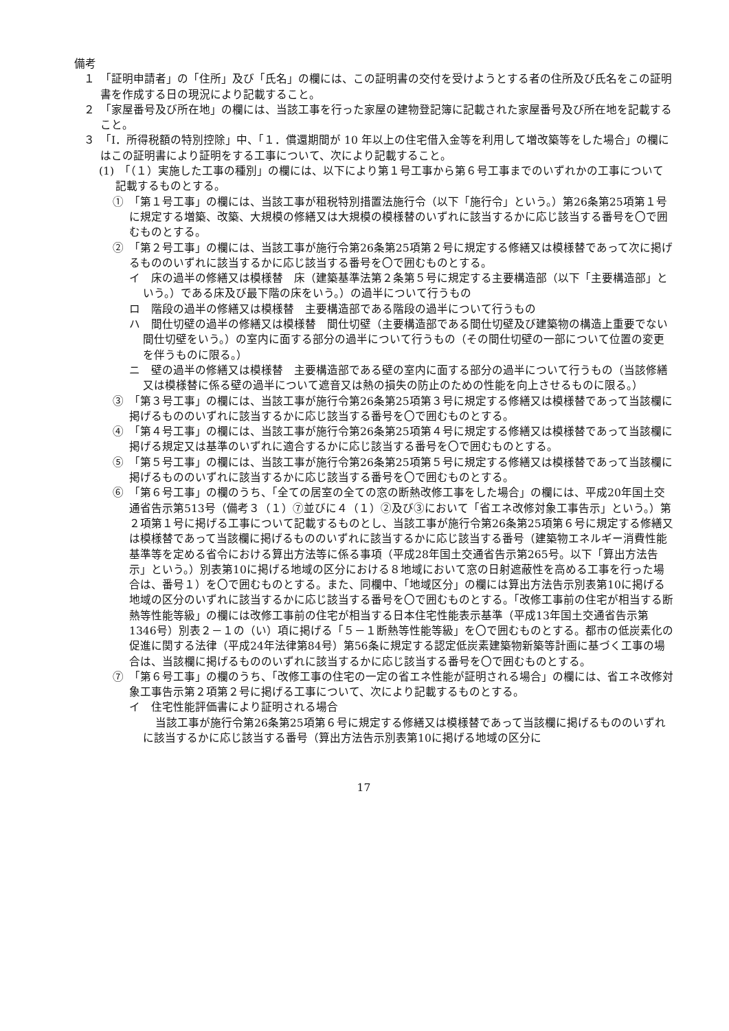備考
１　「証明申請者」の「住所」及び「氏名」の欄には、この証明書の交付を受けようとする者の住所及び氏名をこの証明書を作成する日の現況により記載すること。
２　「家屋番号及び所在地」の欄には、当該工事を行った家屋の建物登記簿に記載された家屋番号及び所在地を記載すること。
３　「Ⅰ．所得税額の特別控除」中、「１．償還期間が 10 年以上の住宅借入金等を利用して増改築等をした場合」の欄にはこの証明書により証明をする工事について、次により記載すること。
(1)　「（１）実施した工事の種別」の欄には、以下により第１号工事から第６号工事までのいずれかの工事について記載するものとする。
①　「第１号工事」の欄には、当該工事が租税特別措置法施行令（以下「施行令」という。）第26条第25項第１号に規定する増築、改築、大規模の修繕又は大規模の模様替のいずれに該当するかに応じ該当する番号を〇で囲むものとする。
②　「第２号工事」の欄には、当該工事が施行令第26条第25項第２号に規定する修繕又は模様替であって次に掲げるもののいずれに該当するかに応じ該当する番号を〇で囲むものとする。
イ　床の過半の修繕又は模様替　床（建築基準法第２条第５号に規定する主要構造部（以下「主要構造部」という。）である床及び最下階の床をいう。）の過半について行うもの
ロ　階段の過半の修繕又は模様替　主要構造部である階段の過半について行うもの
ハ　間仕切壁の過半の修繕又は模様替　間仕切壁（主要構造部である間仕切壁及び建築物の構造上重要でない間仕切壁をいう。）の室内に面する部分の過半について行うもの（その間仕切壁の一部について位置の変更を伴うものに限る。）
ニ　壁の過半の修繕又は模様替　主要構造部である壁の室内に面する部分の過半について行うもの（当該修繕又は模様替に係る壁の過半について遮音又は熱の損失の防止のための性能を向上させるものに限る。）
③　「第３号工事」の欄には、当該工事が施行令第26条第25項第３号に規定する修繕又は模様替であって当該欄に掲げるもののいずれに該当するかに応じ該当する番号を〇で囲むものとする。
④　「第４号工事」の欄には、当該工事が施行令第26条第25項第４号に規定する修繕又は模様替であって当該欄に掲げる規定又は基準のいずれに適合するかに応じ該当する番号を〇で囲むものとする。
⑤　「第５号工事」の欄には、当該工事が施行令第26条第25項第５号に規定する修繕又は模様替であって当該欄に掲げるもののいずれに該当するかに応じ該当する番号を〇で囲むものとする。
⑥　「第６号工事」の欄のうち、「全ての居室の全ての窓の断熱改修工事をした場合」の欄には、平成20年国土交通省告示第513号（備考３（１）⑦並びに４（１）②及び③において「省エネ改修対象工事告示」という。）第２項第１号に掲げる工事について記載するものとし、当該工事が施行令第26条第25項第６号に規定する修繕又は模様替であって当該欄に掲げるもののいずれに該当するかに応じ該当する番号（建築物エネルギー消費性能基準等を定める省令における算出方法等に係る事項（平成28年国土交通省告示第265号。以下「算出方法告示」という。）別表第10に掲げる地域の区分における８地域において窓の日射遮蔽性を高める工事を行った場合は、番号１）を〇で囲むものとする。また、同欄中、「地域区分」の欄には算出方法告示別表第10に掲げる地域の区分のいずれに該当するかに応じ該当する番号を〇で囲むものとする。「改修工事前の住宅が相当する断熱等性能等級」の欄には改修工事前の住宅が相当する日本住宅性能表示基準（平成13年国土交通省告示第1346号）別表２－１の（い）項に掲げる「５－１断熱等性能等級」を〇で囲むものとする。都市の低炭素化の促進に関する法律（平成24年法律第84号）第56条に規定する認定低炭素建築物新築等計画に基づく工事の場合は、当該欄に掲げるもののいずれに該当するかに応じ該当する番号を〇で囲むものとする。
⑦　「第６号工事」の欄のうち、「改修工事の住宅の一定の省エネ性能が証明される場合」の欄には、省エネ改修対象工事告示第２項第２号に掲げる工事について、次により記載するものとする。
イ　住宅性能評価書により証明される場合
当該工事が施行令第26条第25項第６号に規定する修繕又は模様替であって当該欄に掲げるもののいずれに該当するかに応じ該当する番号（算出方法告示別表第10に掲げる地域の区分に
17